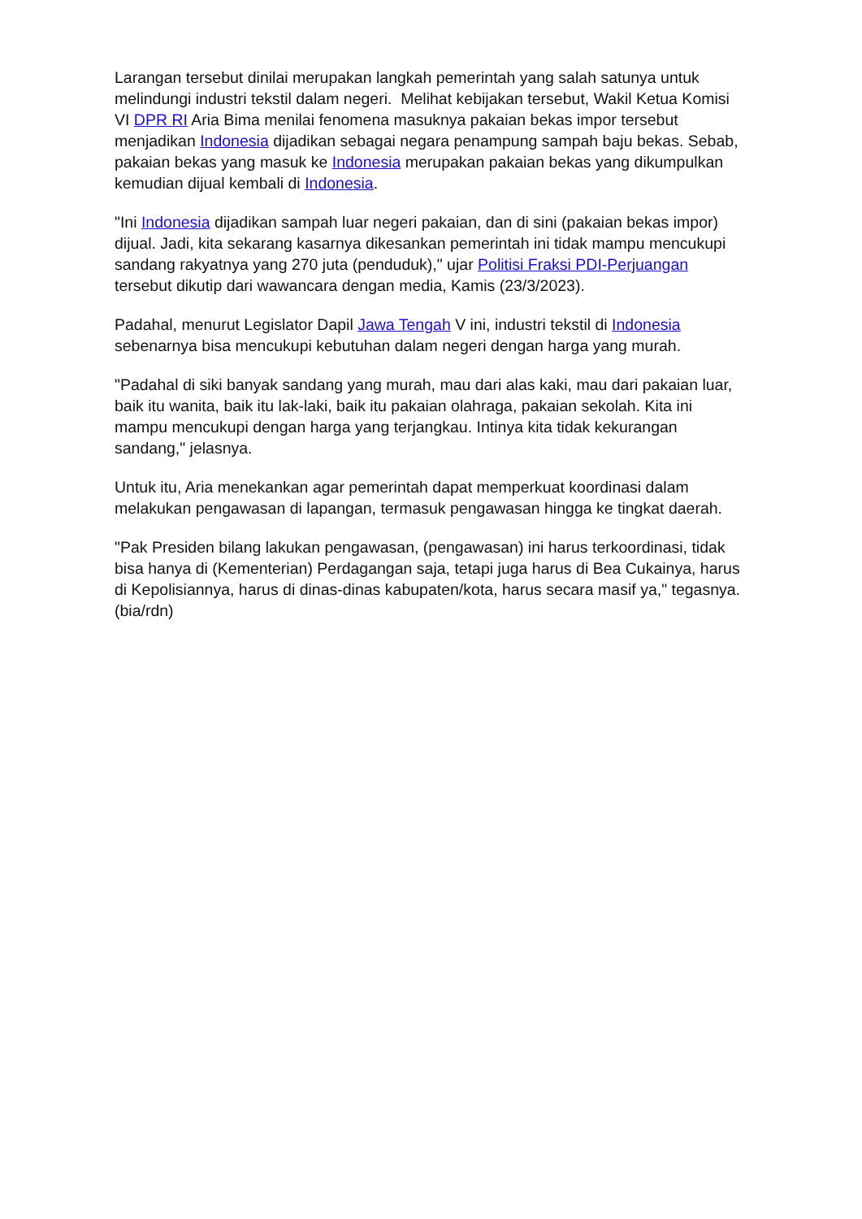Larangan tersebut dinilai merupakan langkah pemerintah yang salah satunya untuk melindungi industri tekstil dalam negeri. Melihat kebijakan tersebut, Wakil Ketua Komisi VI DPR RI Aria Bima menilai fenomena masuknya pakaian bekas impor tersebut menjadikan Indonesia dijadikan sebagai negara penampung sampah baju bekas. Sebab, pakaian bekas yang masuk ke Indonesia merupakan pakaian bekas yang dikumpulkan kemudian dijual kembali di Indonesia.
"Ini Indonesia dijadikan sampah luar negeri pakaian, dan di sini (pakaian bekas impor) dijual. Jadi, kita sekarang kasarnya dikesankan pemerintah ini tidak mampu mencukupi sandang rakyatnya yang 270 juta (penduduk)," ujar Politisi Fraksi PDI-Perjuangan tersebut dikutip dari wawancara dengan media, Kamis (23/3/2023).
Padahal, menurut Legislator Dapil Jawa Tengah V ini, industri tekstil di Indonesia sebenarnya bisa mencukupi kebutuhan dalam negeri dengan harga yang murah.
"Padahal di siki banyak sandang yang murah, mau dari alas kaki, mau dari pakaian luar, baik itu wanita, baik itu lak-laki, baik itu pakaian olahraga, pakaian sekolah. Kita ini mampu mencukupi dengan harga yang terjangkau. Intinya kita tidak kekurangan sandang," jelasnya.
Untuk itu, Aria menekankan agar pemerintah dapat memperkuat koordinasi dalam melakukan pengawasan di lapangan, termasuk pengawasan hingga ke tingkat daerah.
"Pak Presiden bilang lakukan pengawasan, (pengawasan) ini harus terkoordinasi, tidak bisa hanya di (Kementerian) Perdagangan saja, tetapi juga harus di Bea Cukainya, harus di Kepolisiannya, harus di dinas-dinas kabupaten/kota, harus secara masif ya," tegasnya. (bia/rdn)